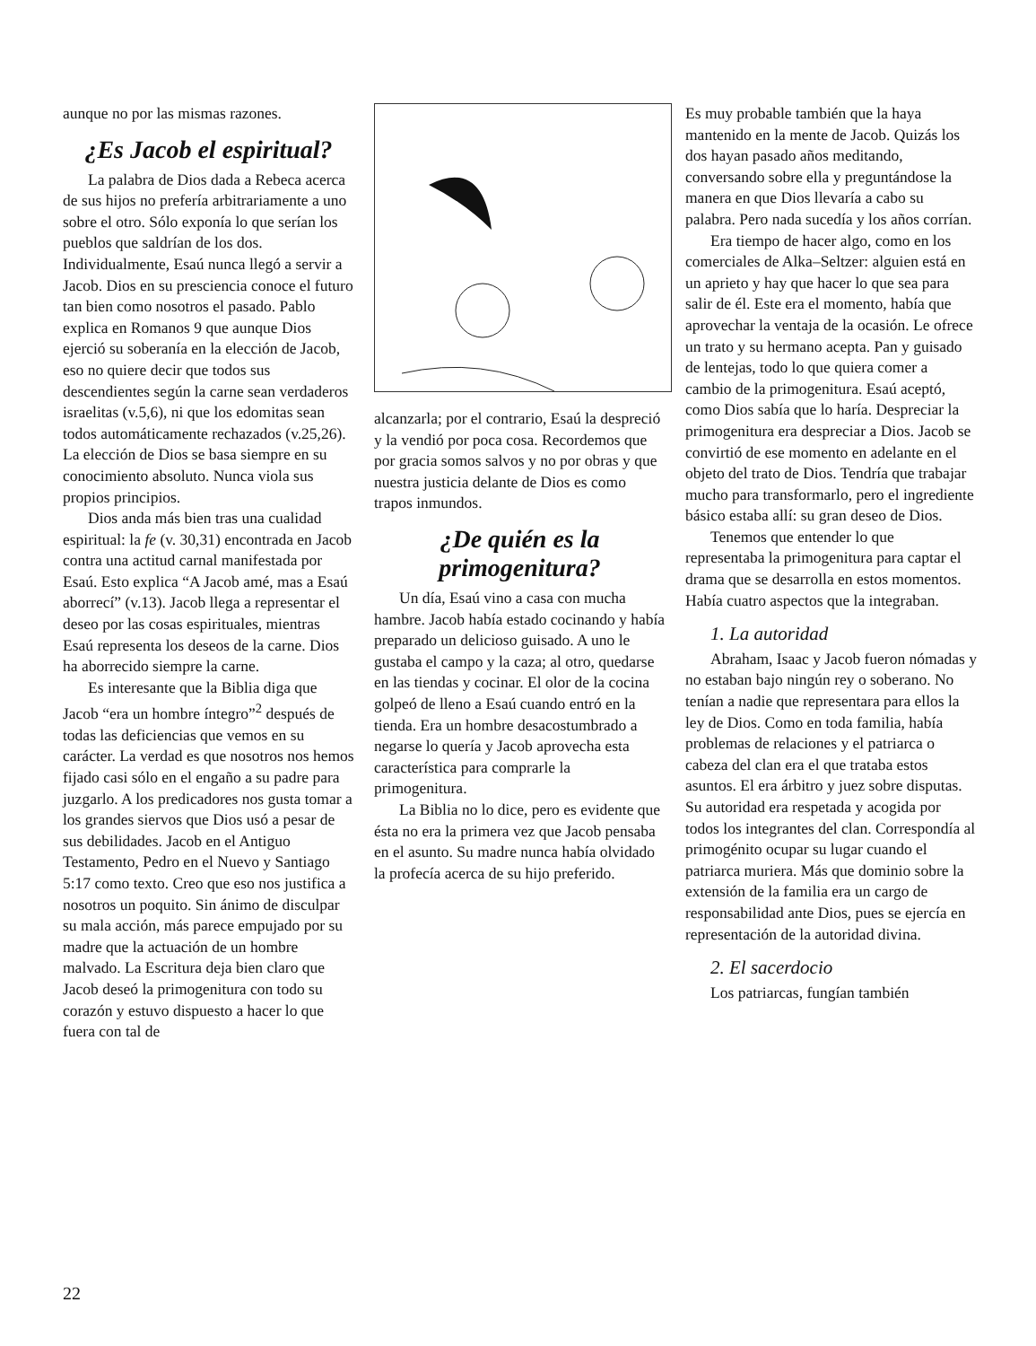aunque no por las mismas razones.
¿Es Jacob el espiritual?
La palabra de Dios dada a Rebeca acerca de sus hijos no prefería arbitrariamente a uno sobre el otro. Sólo exponía lo que serían los pueblos que saldrían de los dos. Individualmente, Esaú nunca llegó a servir a Jacob. Dios en su presciencia conoce el futuro tan bien como nosotros el pasado. Pablo explica en Romanos 9 que aunque Dios ejerció su soberanía en la elección de Jacob, eso no quiere decir que todos sus descendientes según la carne sean verdaderos israelitas (v.5,6), ni que los edomitas sean todos automáticamente rechazados (v.25,26). La elección de Dios se basa siempre en su conocimiento absoluto. Nunca viola sus propios principios.
Dios anda más bien tras una cualidad espiritual: la fe (v. 30,31) encontrada en Jacob contra una actitud carnal manifestada por Esaú. Esto explica “A Jacob amé, mas a Esaú aborrecí” (v.13). Jacob llega a representar el deseo por las cosas espirituales, mientras Esaú representa los deseos de la carne. Dios ha aborrecido siempre la carne.
Es interesante que la Biblia diga que Jacob “era un hombre íntegro”<sup>2</sup> después de todas las deficiencias que vemos en su carácter. La verdad es que nosotros nos hemos fijado casi sólo en el engaño a su padre para juzgarlo. A los predicadores nos gusta tomar a los grandes siervos que Dios usó a pesar de sus debilidades. Jacob en el Antiguo Testamento, Pedro en el Nuevo y Santiago 5:17 como texto. Creo que eso nos justifica a nosotros un poquito. Sin ánimo de disculpar su mala acción, más parece empujado por su madre que la actuación de un hombre malvado. La Escritura deja bien claro que Jacob deseó la primogenitura con todo su corazón y estuvo dispuesto a hacer lo que fuera con tal de
alcanzarla; por el contrario, Esaú la despreció y la vendió por poca cosa. Recordemos que por gracia somos salvos y no por obras y que nuestra justicia delante de Dios es como trapos inmundos.
¿De quién es la primogenitura?
Un día, Esaú vino a casa con mucha hambre. Jacob había estado cocinando y había preparado un delicioso guisado. A uno le gustaba el campo y la caza; al otro, quedarse en las tiendas y cocinar. El olor de la cocina golpeó de lleno a Esaú cuando entró en la tienda. Era un hombre desacostumbrado a negarse lo quería y Jacob aprovecha esta característica para comprarle la primogenitura.
La Biblia no lo dice, pero es evidente que ésta no era la primera vez que Jacob pensaba en el asunto. Su madre nunca había olvidado la profecía acerca de su hijo preferido.
Es muy probable también que la haya mantenido en la mente de Jacob. Quizás los dos hayan pasado años meditando, conversando sobre ella y preguntándose la manera en que Dios llevaría a cabo su palabra. Pero nada sucedía y los años corrían.
Era tiempo de hacer algo, como en los comerciales de Alka–Seltzer: alguien está en un aprieto y hay que hacer lo que sea para salir de él. Este era el momento, había que aprovechar la ventaja de la ocasión. Le ofrece un trato y su hermano acepta. Pan y guisado de lentejas, todo lo que quiera comer a cambio de la primogenitura. Esaú aceptó, como Dios sabía que lo haría. Despreciar la primogenitura era despreciar a Dios. Jacob se convirtió de ese momento en adelante en el objeto del trato de Dios. Tendría que trabajar mucho para transformarlo, pero el ingrediente básico estaba allí: su gran deseo de Dios.
Tenemos que entender lo que representaba la primogenitura para captar el drama que se desarrolla en estos momentos. Había cuatro aspectos que la integraban.
1. La autoridad
Abraham, Isaac y Jacob fueron nómadas y no estaban bajo ningún rey o soberano. No tenían a nadie que representara para ellos la ley de Dios. Como en toda familia, había problemas de relaciones y el patriarca o cabeza del clan era el que trataba estos asuntos. El era árbitro y juez sobre disputas. Su autoridad era respetada y acogida por todos los integrantes del clan. Correspondía al primogénito ocupar su lugar cuando el patriarca muriera. Más que dominio sobre la extensión de la familia era un cargo de responsabilidad ante Dios, pues se ejercía en representación de la autoridad divina.
2. El sacerdocio
Los patriarcas, fungían también
22